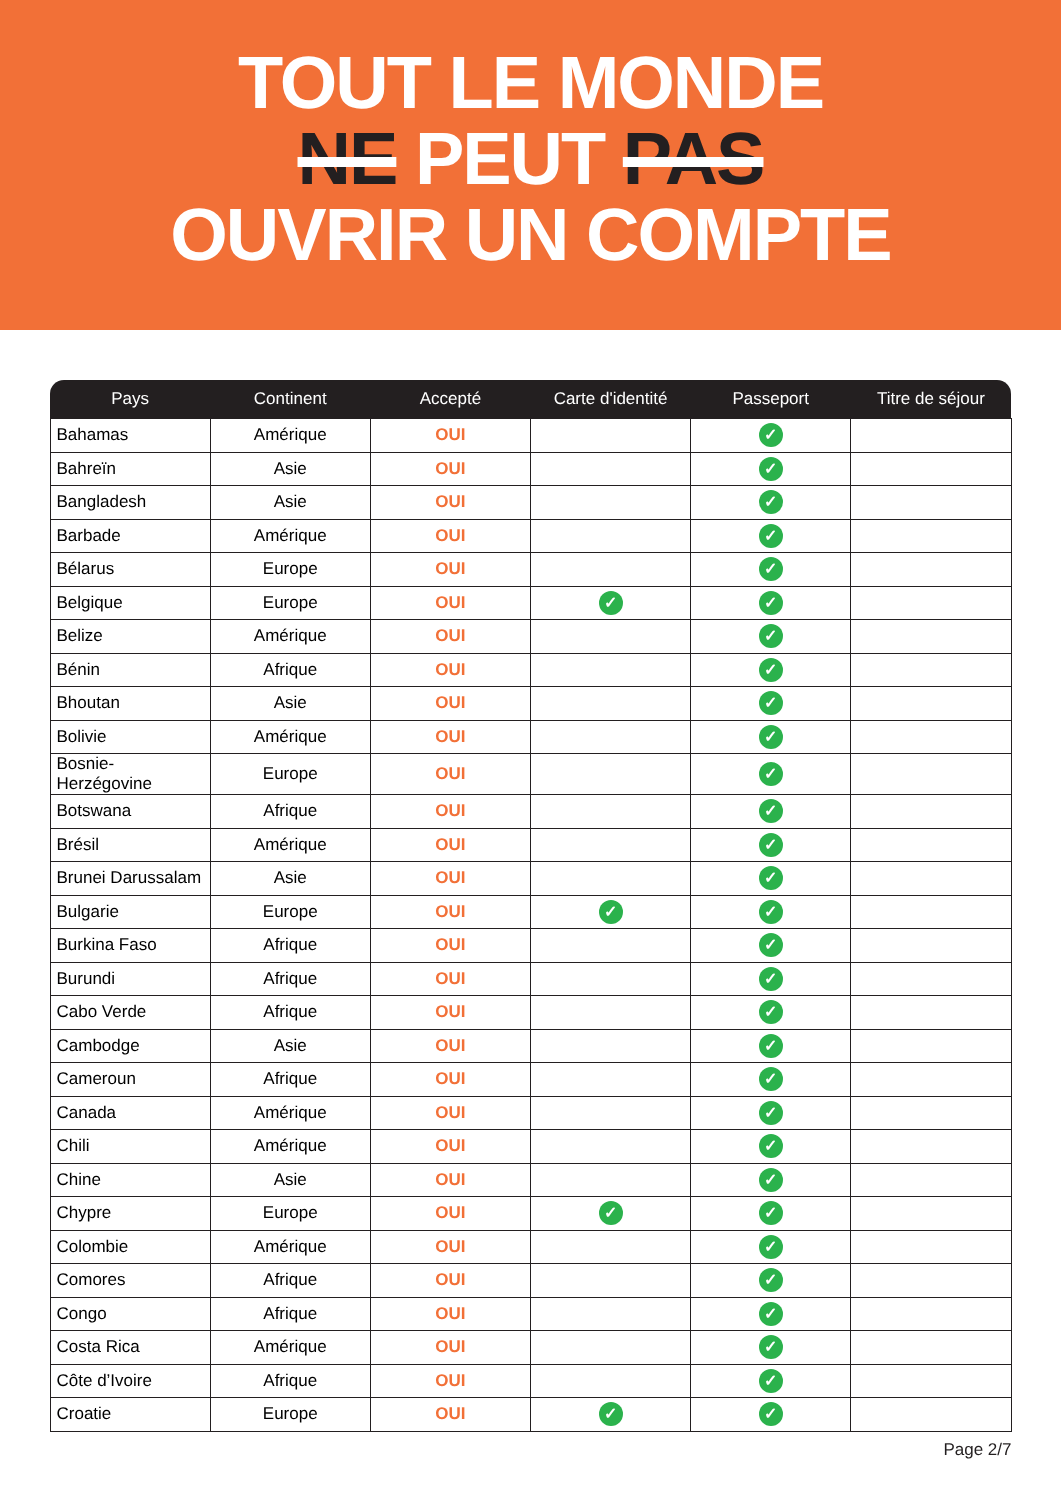TOUT LE MONDE
NE PEUT PAS
OUVRIR UN COMPTE
| Pays | Continent | Accepté | Carte d'identité | Passeport | Titre de séjour |
| --- | --- | --- | --- | --- | --- |
| Bahamas | Amérique | OUI | | ✓ | |
| Bahreïn | Asie | OUI | | ✓ | |
| Bangladesh | Asie | OUI | | ✓ | |
| Barbade | Amérique | OUI | | ✓ | |
| Bélarus | Europe | OUI | | ✓ | |
| Belgique | Europe | OUI | ✓ | ✓ | |
| Belize | Amérique | OUI | | ✓ | |
| Bénin | Afrique | OUI | | ✓ | |
| Bhoutan | Asie | OUI | | ✓ | |
| Bolivie | Amérique | OUI | | ✓ | |
| Bosnie-Herzégovine | Europe | OUI | | ✓ | |
| Botswana | Afrique | OUI | | ✓ | |
| Brésil | Amérique | OUI | | ✓ | |
| Brunei Darussalam | Asie | OUI | | ✓ | |
| Bulgarie | Europe | OUI | ✓ | ✓ | |
| Burkina Faso | Afrique | OUI | | ✓ | |
| Burundi | Afrique | OUI | | ✓ | |
| Cabo Verde | Afrique | OUI | | ✓ | |
| Cambodge | Asie | OUI | | ✓ | |
| Cameroun | Afrique | OUI | | ✓ | |
| Canada | Amérique | OUI | | ✓ | |
| Chili | Amérique | OUI | | ✓ | |
| Chine | Asie | OUI | | ✓ | |
| Chypre | Europe | OUI | ✓ | ✓ | |
| Colombie | Amérique | OUI | | ✓ | |
| Comores | Afrique | OUI | | ✓ | |
| Congo | Afrique | OUI | | ✓ | |
| Costa Rica | Amérique | OUI | | ✓ | |
| Côte d’Ivoire | Afrique | OUI | | ✓ | |
| Croatie | Europe | OUI | ✓ | ✓ | |
Page 2/7